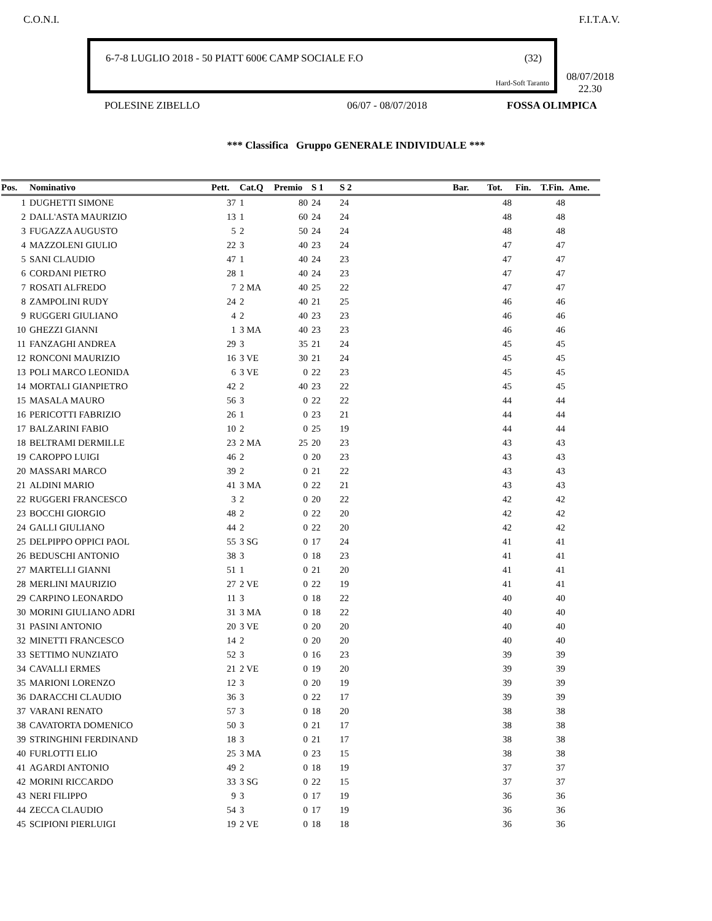C.O.N.I. F.I.T.A.V.
6-7-8 LUGLIO 2018 - 50 PIATT 600€ CAMP SOCIALE F.O (32)
Hard-Soft Taranto
08/07/2018
22.30
POLESINE ZIBELLO 06/07 - 08/07/2018 FOSSA OLIMPICA
*** Classifica Gruppo GENERALE INDIVIDUALE ***
| Pos. | Nominativo | Pett. | Cat.Q | Premio | S 1 | S 2 | | | | Bar. | Tot. | Fin. | T.Fin. | Ame. |
| --- | --- | --- | --- | --- | --- | --- | --- | --- | --- | --- | --- | --- | --- | --- |
| 1 | DUGHETTI SIMONE | 37 | 1 | 80 | 24 | 24 | | | | | 48 | | 48 | |
| 2 | DALL'ASTA MAURIZIO | 13 | 1 | 60 | 24 | 24 | | | | | 48 | | 48 | |
| 3 | FUGAZZA AUGUSTO | 5 | 2 | 50 | 24 | 24 | | | | | 48 | | 48 | |
| 4 | MAZZOLENI GIULIO | 22 | 3 | 40 | 23 | 24 | | | | | 47 | | 47 | |
| 5 | SANI CLAUDIO | 47 | 1 | 40 | 24 | 23 | | | | | 47 | | 47 | |
| 6 | CORDANI PIETRO | 28 | 1 | 40 | 24 | 23 | | | | | 47 | | 47 | |
| 7 | ROSATI ALFREDO | 7 | 2 MA | 40 | 25 | 22 | | | | | 47 | | 47 | |
| 8 | ZAMPOLINI RUDY | 24 | 2 | 40 | 21 | 25 | | | | | 46 | | 46 | |
| 9 | RUGGERI GIULIANO | 4 | 2 | 40 | 23 | 23 | | | | | 46 | | 46 | |
| 10 | GHEZZI GIANNI | 1 | 3 MA | 40 | 23 | 23 | | | | | 46 | | 46 | |
| 11 | FANZAGHI ANDREA | 29 | 3 | 35 | 21 | 24 | | | | | 45 | | 45 | |
| 12 | RONCONI MAURIZIO | 16 | 3 VE | 30 | 21 | 24 | | | | | 45 | | 45 | |
| 13 | POLI MARCO LEONIDA | 6 | 3 VE | 0 | 22 | 23 | | | | | 45 | | 45 | |
| 14 | MORTALI GIANPIETRO | 42 | 2 | 40 | 23 | 22 | | | | | 45 | | 45 | |
| 15 | MASALA MAURO | 56 | 3 | 0 | 22 | 22 | | | | | 44 | | 44 | |
| 16 | PERICOTTI FABRIZIO | 26 | 1 | 0 | 23 | 21 | | | | | 44 | | 44 | |
| 17 | BALZARINI FABIO | 10 | 2 | 0 | 25 | 19 | | | | | 44 | | 44 | |
| 18 | BELTRAMI DERMILLE | 23 | 2 MA | 25 | 20 | 23 | | | | | 43 | | 43 | |
| 19 | CAROPPO LUIGI | 46 | 2 | 0 | 20 | 23 | | | | | 43 | | 43 | |
| 20 | MASSARI MARCO | 39 | 2 | 0 | 21 | 22 | | | | | 43 | | 43 | |
| 21 | ALDINI MARIO | 41 | 3 MA | 0 | 22 | 21 | | | | | 43 | | 43 | |
| 22 | RUGGERI FRANCESCO | 3 | 2 | 0 | 20 | 22 | | | | | 42 | | 42 | |
| 23 | BOCCHI GIORGIO | 48 | 2 | 0 | 22 | 20 | | | | | 42 | | 42 | |
| 24 | GALLI GIULIANO | 44 | 2 | 0 | 22 | 20 | | | | | 42 | | 42 | |
| 25 | DELPIPPO OPPICI PAOL | 55 | 3 SG | 0 | 17 | 24 | | | | | 41 | | 41 | |
| 26 | BEDUSCHI ANTONIO | 38 | 3 | 0 | 18 | 23 | | | | | 41 | | 41 | |
| 27 | MARTELLI GIANNI | 51 | 1 | 0 | 21 | 20 | | | | | 41 | | 41 | |
| 28 | MERLINI MAURIZIO | 27 | 2 VE | 0 | 22 | 19 | | | | | 41 | | 41 | |
| 29 | CARPINO LEONARDO | 11 | 3 | 0 | 18 | 22 | | | | | 40 | | 40 | |
| 30 | MORINI GIULIANO ADRI | 31 | 3 MA | 0 | 18 | 22 | | | | | 40 | | 40 | |
| 31 | PASINI ANTONIO | 20 | 3 VE | 0 | 20 | 20 | | | | | 40 | | 40 | |
| 32 | MINETTI FRANCESCO | 14 | 2 | 0 | 20 | 20 | | | | | 40 | | 40 | |
| 33 | SETTIMO NUNZIATO | 52 | 3 | 0 | 16 | 23 | | | | | 39 | | 39 | |
| 34 | CAVALLI ERMES | 21 | 2 VE | 0 | 19 | 20 | | | | | 39 | | 39 | |
| 35 | MARIONI LORENZO | 12 | 3 | 0 | 20 | 19 | | | | | 39 | | 39 | |
| 36 | DARACCHI CLAUDIO | 36 | 3 | 0 | 22 | 17 | | | | | 39 | | 39 | |
| 37 | VARANI RENATO | 57 | 3 | 0 | 18 | 20 | | | | | 38 | | 38 | |
| 38 | CAVATORTA DOMENICO | 50 | 3 | 0 | 21 | 17 | | | | | 38 | | 38 | |
| 39 | STRINGHINI FERDINAND | 18 | 3 | 0 | 21 | 17 | | | | | 38 | | 38 | |
| 40 | FURLOTTI ELIO | 25 | 3 MA | 0 | 23 | 15 | | | | | 38 | | 38 | |
| 41 | AGARDI ANTONIO | 49 | 2 | 0 | 18 | 19 | | | | | 37 | | 37 | |
| 42 | MORINI RICCARDO | 33 | 3 SG | 0 | 22 | 15 | | | | | 37 | | 37 | |
| 43 | NERI FILIPPO | 9 | 3 | 0 | 17 | 19 | | | | | 36 | | 36 | |
| 44 | ZECCA CLAUDIO | 54 | 3 | 0 | 17 | 19 | | | | | 36 | | 36 | |
| 45 | SCIPIONI PIERLUIGI | 19 | 2 VE | 0 | 18 | 18 | | | | | 36 | | 36 | |